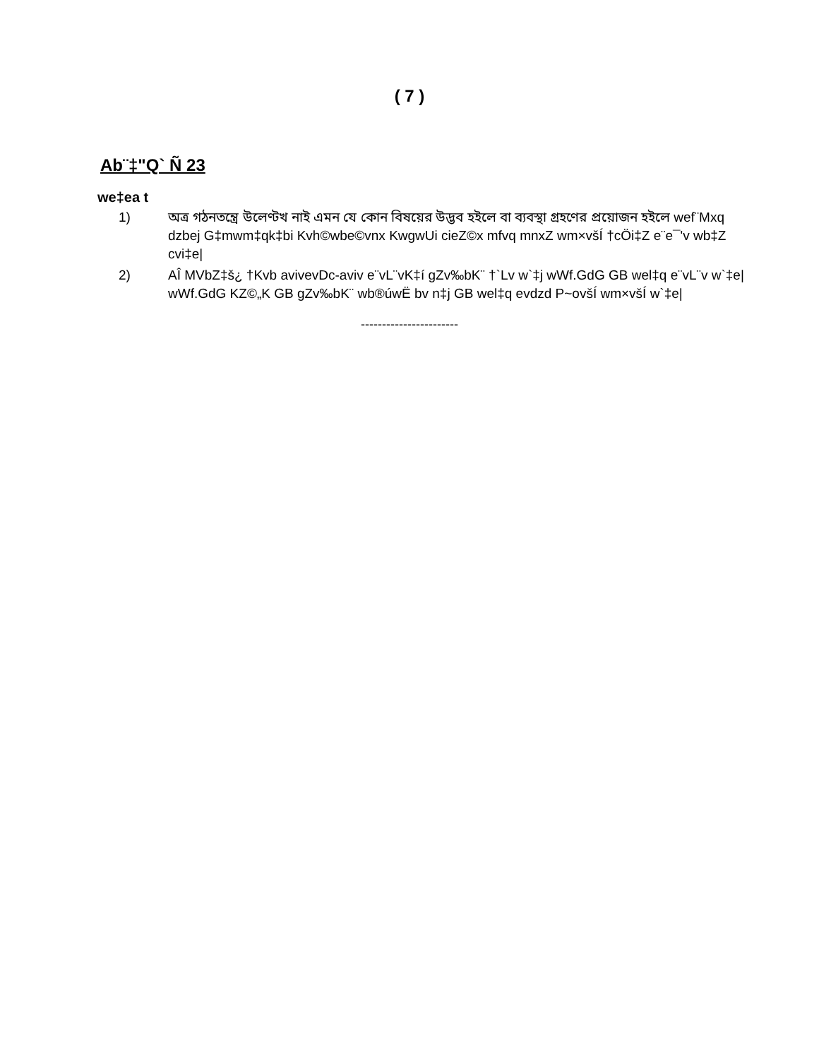( 7 )
Ab¨‡"Q` Ñ 23
we‡ea t
1) অত্র গঠনতন্ত্রে উলেণ্টখ নাই এমন যে কোন বিষয়ের উদ্ভব হইলে বা ব্যবস্থা গ্রহণের প্রয়োজন হইলে wef¨Mxq dzbej G‡mwm‡qk‡bi Kvh©wbe©vnx KwgwUi cieZ©x mfvq mnxZ wm×všÍ †cÖi‡Z e¨e¯'v wb‡Z cvi‡e|
2) AÎ MVbZ‡š¿ †Kvb avivevDc-aviv e¨vL¨vK‡í gZv‰bK¨ †`Lv w`‡j wWf.GdG GB wel‡q e¨vL¨v w`‡e| wWf.GdG KZ©„K GB gZv‰bK¨ wb®úwË bv n‡j GB wel‡q evdzd P~ovšÍ wm×všÍ w`‡e|
-----------------------